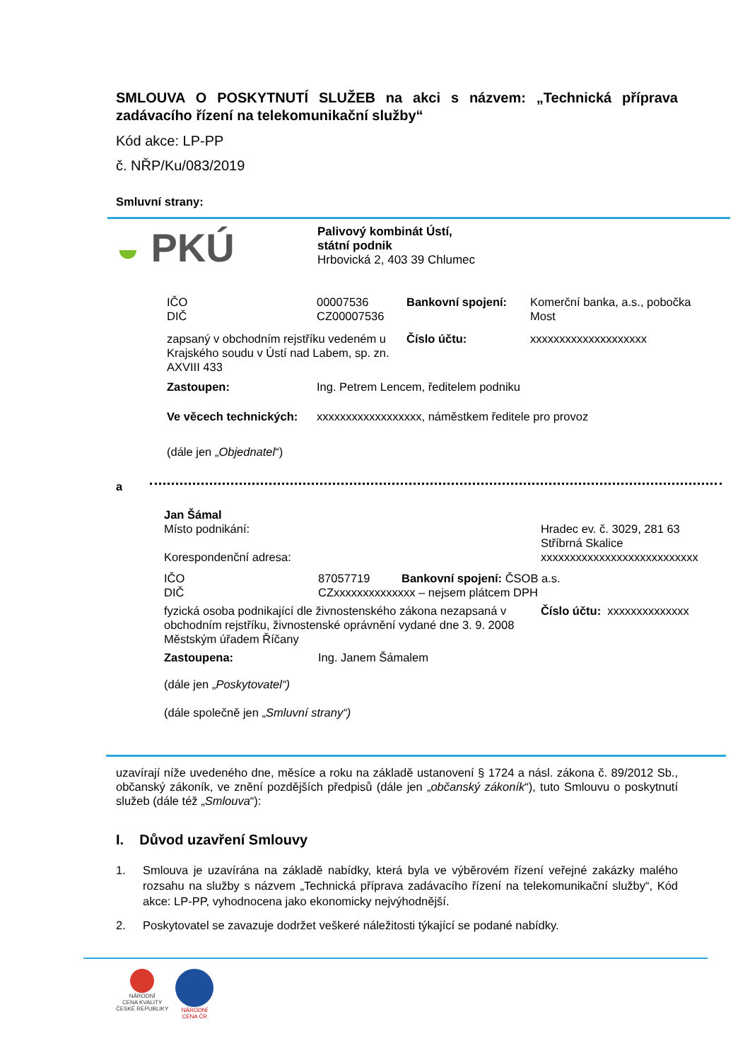SMLOUVA O POSKYTNUTÍ SLUŽEB na akci s názvem: „Technická příprava zadávacího řízení na telekomunikační služby“
Kód akce: LP-PP
č. NŘP/Ku/083/2019
Smluvní strany:
◒ PKÚ
Palivový kombinát Ústí,
státní podnik
Hrbovická 2, 403 39 Chlumec
| IČO DIČ | 00007536 CZ00007536 | Bankovní spojení: | Komerční banka, a.s., pobočka Most |
| zapsaný v obchodním rejstříku vedeném u Krajského soudu v Ústí nad Labem, sp. zn. AXVIII 433 | | Číslo účtu: | xxxxxxxxxxxxxxxxxxxx |
| Zastoupen: | Ing. Petrem Lencem, ředitelem podniku | | |
| Ve věcech technických: | xxxxxxxxxxxxxxxxxx, náměstkem ředitele pro provoz | | |
| (dále jen „ Objednatel “) | | | |
a
| Jan Šámal | | | |
| Místo podnikání: | | Hradec ev. č. 3029, 281 63 Stříbrná Skalice | |
| Korespondenční adresa: | | xxxxxxxxxxxxxxxxxxxxxxxxxxx | |
| IČO DIČ | 87057719 Bankovní spojení: ČSOB a.s. CZxxxxxxxxxxxxxx – nejsem plátcem DPH | | |
| fyzická osoba podnikající dle živnostenského zákona nezapsaná v obchodním rejstříku, živnostenské oprávnění vydané dne 3. 9. 2008 Městským úřadem Říčany | | Číslo účtu: | xxxxxxxxxxxxxx |
| Zastoupena: | Ing. Janem Šámalem | | |
| (dále jen „ Poskytovatel“) | | | |
| (dále společně jen „ Smluvní strany“) | | | |
uzavírají níže uvedeného dne, měsíce a roku na základě ustanovení § 1724 a násl. zákona č. 89/2012 Sb., občanský zákoník, ve znění pozdějších předpisů (dále jen „občanský zákoník“), tuto Smlouvu o poskytnutí služeb (dále též „Smlouva“):
I. Důvod uzavření Smlouvy
1. Smlouva je uzavírána na základě nabídky, která byla ve výběrovém řízení veřejné zakázky malého rozsahu na služby s názvem „Technická příprava zadávacího řízení na telekomunikační služby“, Kód akce: LP-PP, vyhodnocena jako ekonomicky nejvýhodnější.
2. Poskytovatel se zavazuje dodržet veškeré náležitosti týkající se podané nabídky.
NÁRODNÍ
CENA KVALITY
ČESKÉ REPUBLIKY
NÁRODNÍ
CENA ČR